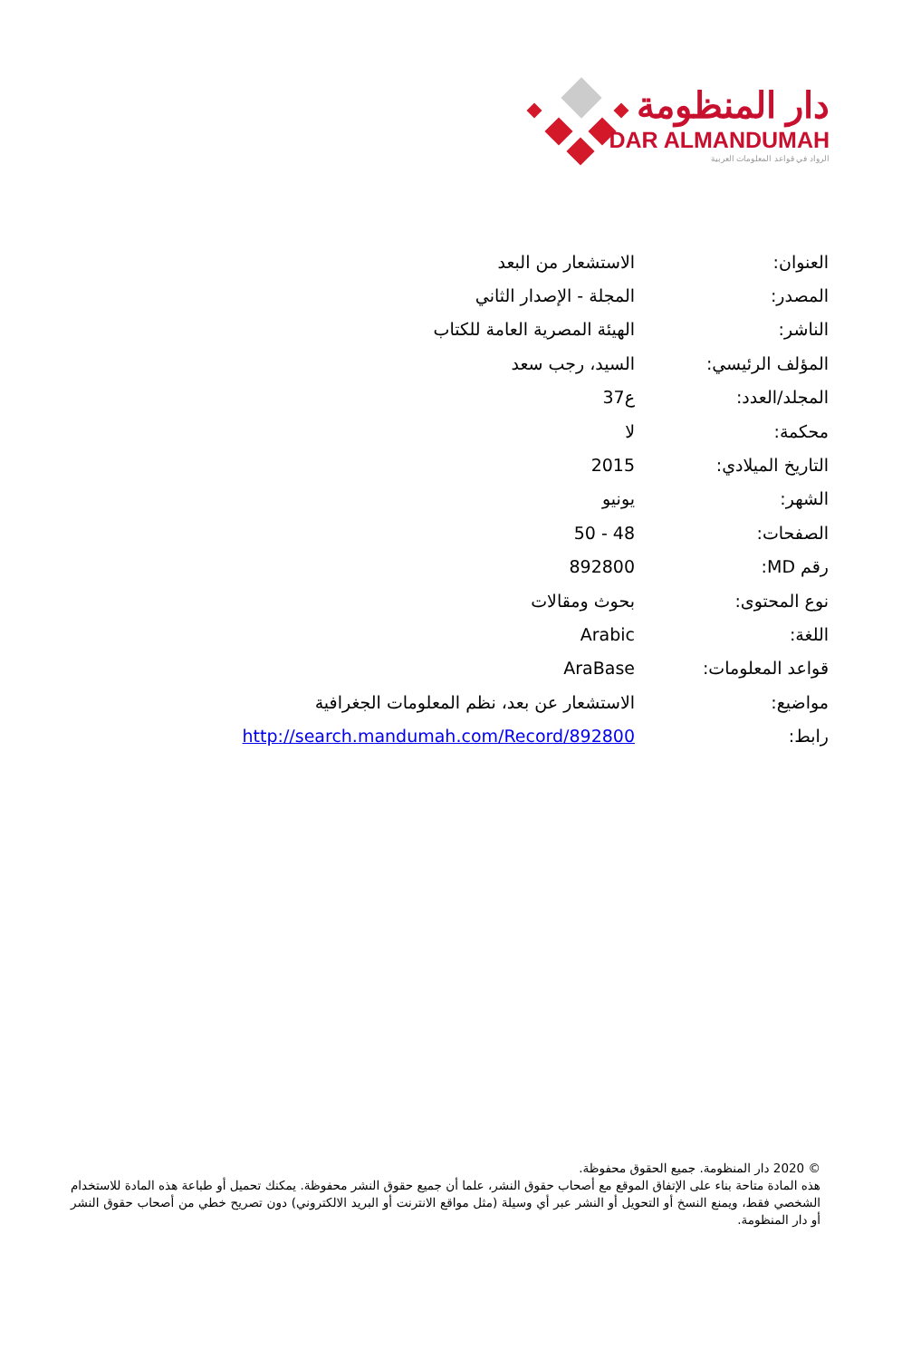دار المنظومة
DAR ALMANDUMAH
الرواد في قواعد المعلومات العربية
| العنوان: | الاستشعار من البعد |
| المصدر: | المجلة - الإصدار الثاني |
| الناشر: | الهيئة المصرية العامة للكتاب |
| المؤلف الرئيسي: | السيد، رجب سعد |
| المجلد/العدد: | ع37 |
| محكمة: | لا |
| التاريخ الميلادي: | 2015 |
| الشهر: | يونيو |
| الصفحات: | 48 - 50 |
| رقم MD: | 892800 |
| نوع المحتوى: | بحوث ومقالات |
| اللغة: | Arabic |
| قواعد المعلومات: | AraBase |
| مواضيع: | الاستشعار عن بعد، نظم المعلومات الجغرافية |
| رابط: | http://search.mandumah.com/Record/892800 |
© 2020 دار المنظومة. جميع الحقوق محفوظة.
هذه المادة متاحة بناء على الإتفاق الموقع مع أصحاب حقوق النشر، علما أن جميع حقوق النشر محفوظة. يمكنك تحميل أو طباعة هذه المادة للاستخدام الشخصي فقط، ويمنع النسخ أو التحويل أو النشر عبر أي وسيلة (مثل مواقع الانترنت أو البريد الالكتروني) دون تصريح خطي من أصحاب حقوق النشر أو دار المنظومة.